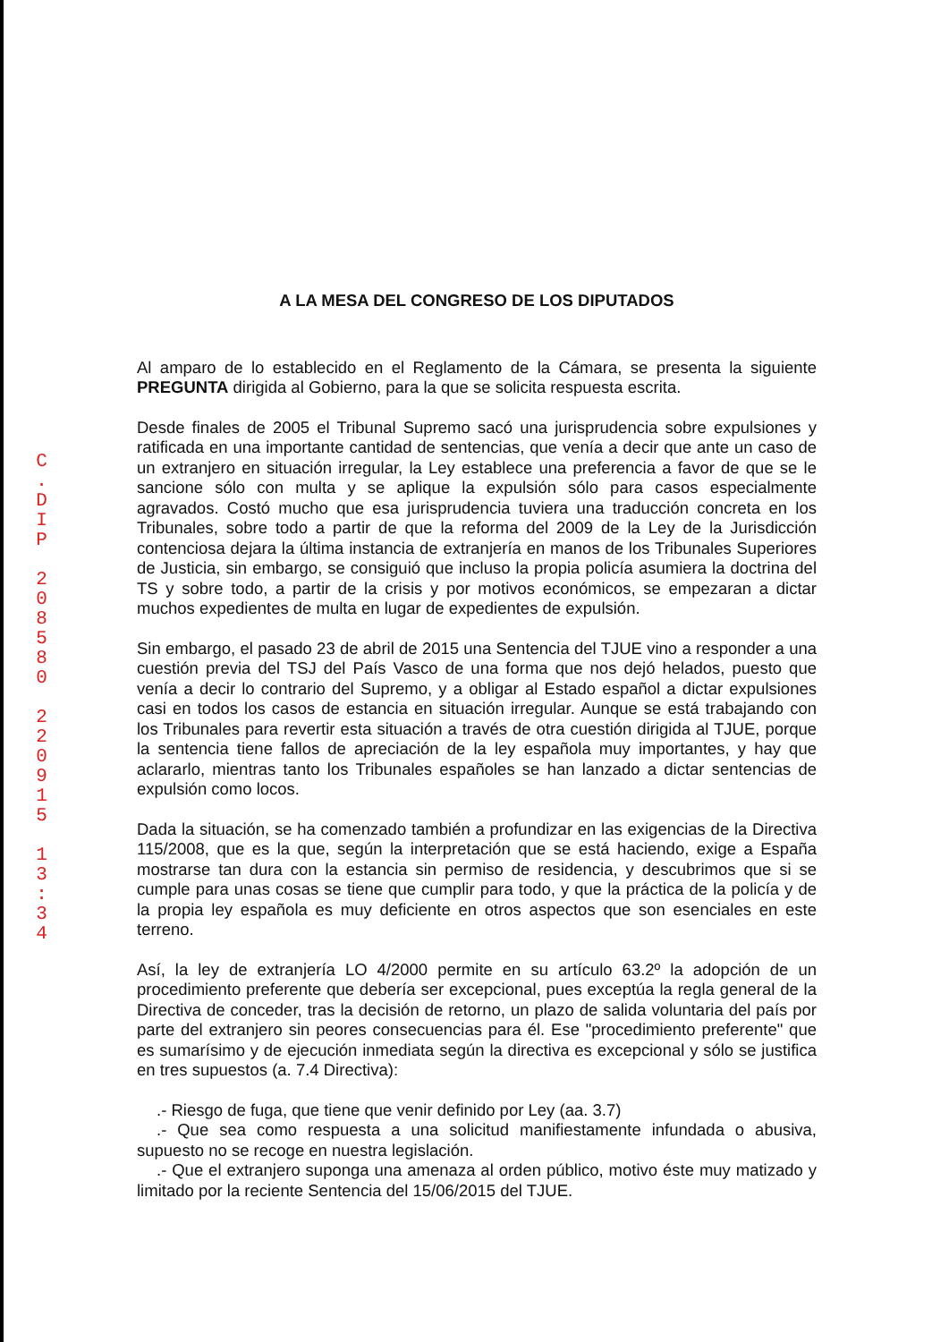C
.
D
I
P
2
0
8
5
8
0
2
2
0
9
1
5
1
3
:
3
4
A LA MESA DEL CONGRESO DE LOS DIPUTADOS
Al amparo de lo establecido en el Reglamento de la Cámara, se presenta la siguiente PREGUNTA dirigida al Gobierno, para la que se solicita respuesta escrita.
Desde finales de 2005 el Tribunal Supremo sacó una jurisprudencia sobre expulsiones y ratificada en una importante cantidad de sentencias, que venía a decir que ante un caso de un extranjero en situación irregular, la Ley establece una preferencia a favor de que se le sancione sólo con multa y se aplique la expulsión sólo para casos especialmente agravados. Costó mucho que esa jurisprudencia tuviera una traducción concreta en los Tribunales, sobre todo a partir de que la reforma del 2009 de la Ley de la Jurisdicción contenciosa dejara la última instancia de extranjería en manos de los Tribunales Superiores de Justicia, sin embargo, se consiguió que incluso la propia policía asumiera la doctrina del TS y sobre todo, a partir de la crisis y por motivos económicos, se empezaran a dictar muchos expedientes de multa en lugar de expedientes de expulsión.
Sin embargo, el pasado 23 de abril de 2015 una Sentencia del TJUE vino a responder a una cuestión previa del TSJ del País Vasco de una forma que nos dejó helados, puesto que venía a decir lo contrario del Supremo, y a obligar al Estado español a dictar expulsiones casi en todos los casos de estancia en situación irregular. Aunque se está trabajando con los Tribunales para revertir esta situación a través de otra cuestión dirigida al TJUE, porque la sentencia tiene fallos de apreciación de la ley española muy importantes, y hay que aclararlo, mientras tanto los Tribunales españoles se han lanzado a dictar sentencias de expulsión como locos.
Dada la situación, se ha comenzado también a profundizar en las exigencias de la Directiva 115/2008, que es la que, según la interpretación que se está haciendo, exige a España mostrarse tan dura con la estancia sin permiso de residencia, y descubrimos que si se cumple para unas cosas se tiene que cumplir para todo, y que la práctica de la policía y de la propia ley española es muy deficiente en otros aspectos que son esenciales en este terreno.
Así, la ley de extranjería LO 4/2000 permite en su artículo 63.2º la adopción de un procedimiento preferente que debería ser excepcional, pues exceptúa la regla general de la Directiva de conceder, tras la decisión de retorno, un plazo de salida voluntaria del país por parte del extranjero sin peores consecuencias para él. Ese "procedimiento preferente" que es sumarísimo y de ejecución inmediata según la directiva es excepcional y sólo se justifica en tres supuestos (a. 7.4 Directiva):
.- Riesgo de fuga, que tiene que venir definido por Ley (aa. 3.7)
.- Que sea como respuesta a una solicitud manifiestamente infundada o abusiva, supuesto no se recoge en nuestra legislación.
.- Que el extranjero suponga una amenaza al orden público, motivo éste muy matizado y limitado por la reciente Sentencia del 15/06/2015 del TJUE.